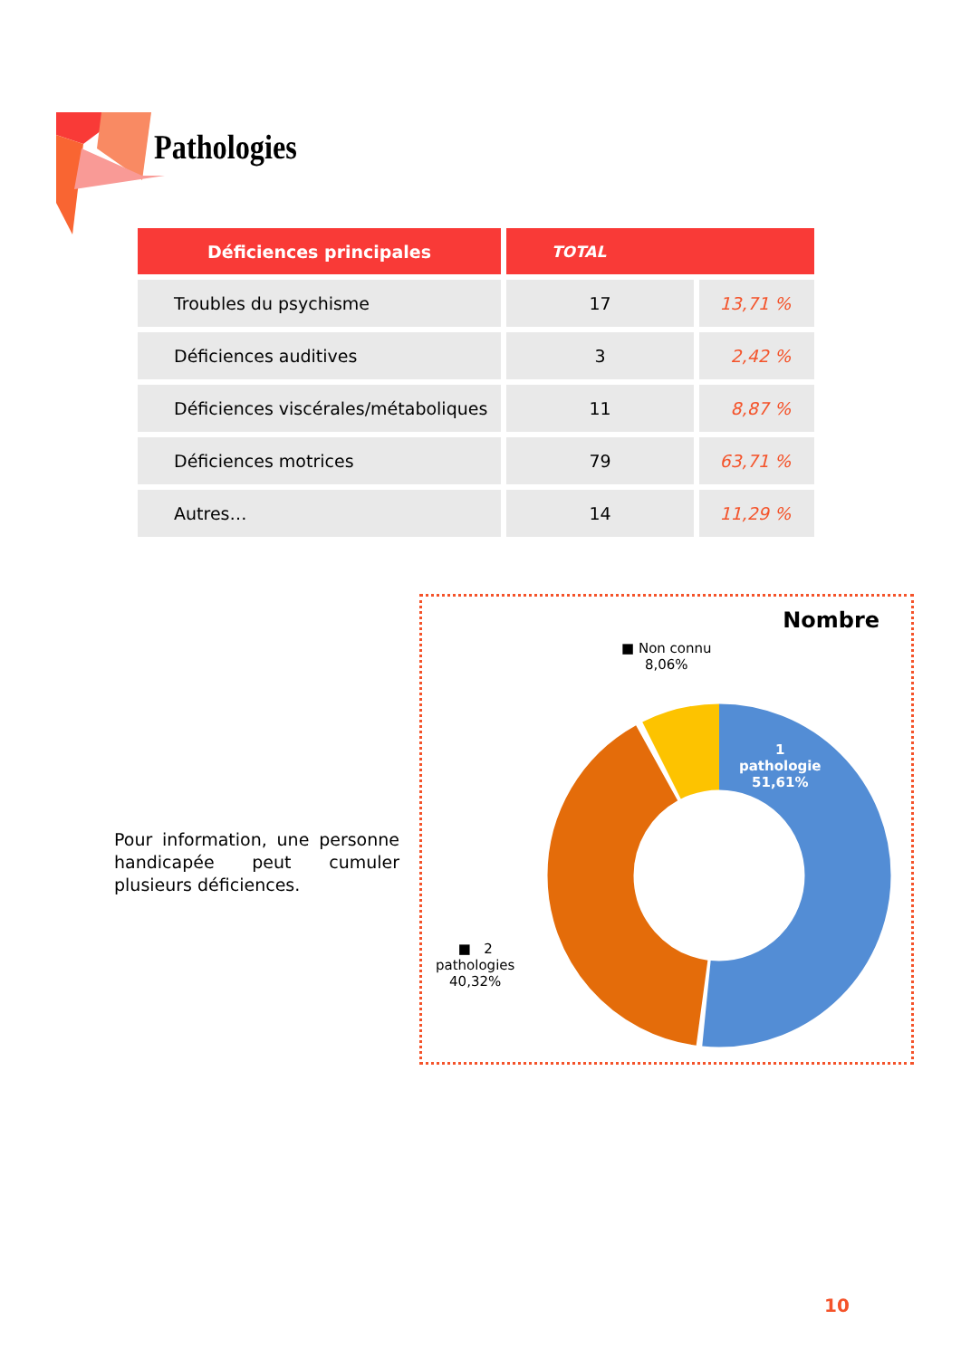Pathologies
| Déficiences principales | TOTAL | |
| --- | --- | --- |
| Troubles du psychisme | 17 | 13,71 % |
| Déficiences auditives | 3 | 2,42 % |
| Déficiences viscérales/métaboliques | 11 | 8,87 % |
| Déficiences motrices | 79 | 63,71 % |
| Autres… | 14 | 11,29 % |
Pour information, une personne handicapée peut cumuler plusieurs déficiences.
Nombre
■ Non connu
8,06%
1
pathologie
51,61%
■ 2
pathologies
40,32%
10